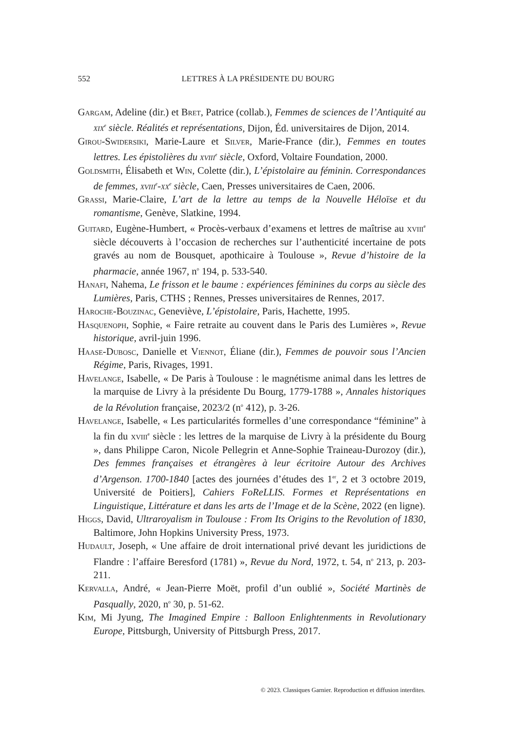552
LETTRES À LA PRÉSIDENTE DU BOURG
Gargam, Adeline (dir.) et Bret, Patrice (collab.), Femmes de sciences de l’Antiquité au xix<sup>e</sup> siècle. Réalités et représentations, Dijon, Éd. universitaires de Dijon, 2014.
Girou-Swidersiki, Marie-Laure et Silver, Marie-France (dir.), Femmes en toutes lettres. Les épistolières du xviii<sup>e</sup> siècle, Oxford, Voltaire Foundation, 2000.
Goldsmith, Élisabeth et Win, Colette (dir.), L’épistolaire au féminin. Correspondances de femmes, xviii<sup>e</sup>-xx<sup>e</sup> siècle, Caen, Presses universitaires de Caen, 2006.
Grassi, Marie-Claire, L’art de la lettre au temps de la Nouvelle Héloïse et du romantisme, Genève, Slatkine, 1994.
Guitard, Eugène-Humbert, « Procès-verbaux d’examens et lettres de maîtrise au xviii<sup>e</sup> siècle découverts à l’occasion de recherches sur l’authenticité incertaine de pots gravés au nom de Bousquet, apothicaire à Toulouse », Revue d’histoire de la pharmacie, année 1967, n<sup>o</sup> 194, p. 533-540.
Hanafi, Nahema, Le frisson et le baume : expériences féminines du corps au siècle des Lumières, Paris, CTHS ; Rennes, Presses universitaires de Rennes, 2017.
Haroche-Bouzinac, Geneviève, L’épistolaire, Paris, Hachette, 1995.
Hasquenoph, Sophie, « Faire retraite au couvent dans le Paris des Lumières », Revue historique, avril-juin 1996.
Haase-Dubosc, Danielle et Viennot, Éliane (dir.), Femmes de pouvoir sous l’Ancien Régime, Paris, Rivages, 1991.
Havelange, Isabelle, « De Paris à Toulouse : le magnétisme animal dans les lettres de la marquise de Livry à la présidente Du Bourg, 1779-1788 », Annales historiques de la Révolution française, 2023/2 (n<sup>o</sup> 412), p. 3-26.
Havelange, Isabelle, « Les particularités formelles d’une correspondance “féminine” à la fin du xviii<sup>e</sup> siècle : les lettres de la marquise de Livry à la présidente du Bourg », dans Philippe Caron, Nicole Pellegrin et Anne-Sophie Traineau-Durozoy (dir.), Des femmes françaises et étrangères à leur écritoire Autour des Archives d’Argenson. 1700-1840 [actes des journées d’études des 1<sup>er</sup>, 2 et 3 octobre 2019, Université de Poitiers], Cahiers FoReLLIS. Formes et Représentations en Linguistique, Littérature et dans les arts de l’Image et de la Scène, 2022 (en ligne).
Higgs, David, Ultraroyalism in Toulouse : From Its Origins to the Revolution of 1830, Baltimore, John Hopkins University Press, 1973.
Hudault, Joseph, « Une affaire de droit international privé devant les juridictions de Flandre : l’affaire Beresford (1781) », Revue du Nord, 1972, t. 54, n<sup>o</sup> 213, p. 203-211.
Kervalla, André, « Jean-Pierre Moët, profil d’un oublié », Société Martinès de Pasqually, 2020, n<sup>o</sup> 30, p. 51-62.
Kim, Mi Jyung, The Imagined Empire : Balloon Enlightenments in Revolutionary Europe, Pittsburgh, University of Pittsburgh Press, 2017.
© 2023. Classiques Garnier. Reproduction et diffusion interdites.